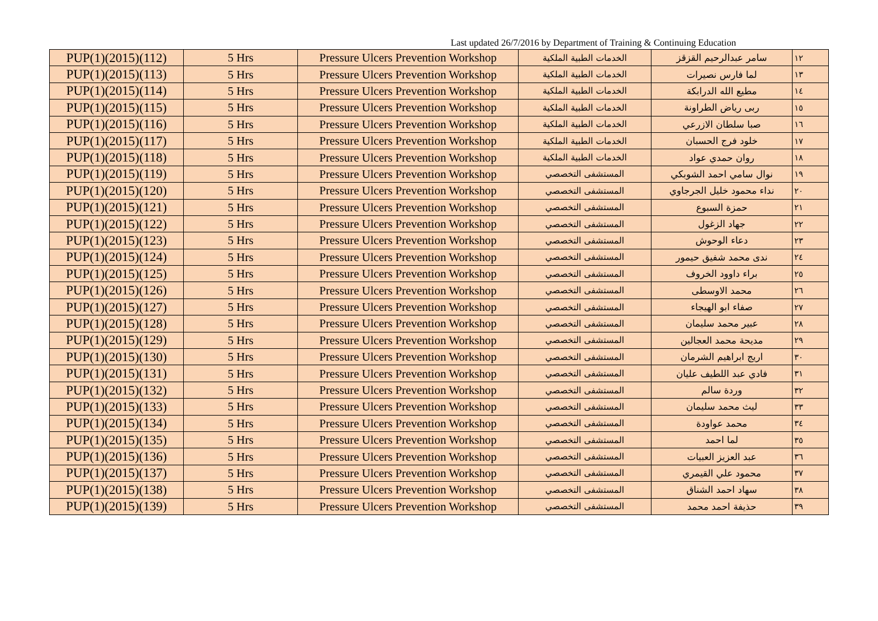Last updated 26/7/2016 by Department of Training & Continuing Education
| PUP(1)(2015)(112) | 5 Hrs | Pressure Ulcers Prevention Workshop | الخدمات الطبية الملكية | سامر عبدالرحيم القزقز | ١٢ |
| PUP(1)(2015)(113) | 5 Hrs | Pressure Ulcers Prevention Workshop | الخدمات الطبية الملكية | لما فارس نصيرات | ١٣ |
| PUP(1)(2015)(114) | 5 Hrs | Pressure Ulcers Prevention Workshop | الخدمات الطبية الملكية | مطيع الله الدرابكة | ١٤ |
| PUP(1)(2015)(115) | 5 Hrs | Pressure Ulcers Prevention Workshop | الخدمات الطبية الملكية | ربى رياض الطراونة | ١٥ |
| PUP(1)(2015)(116) | 5 Hrs | Pressure Ulcers Prevention Workshop | الخدمات الطبية الملكية | صبا سلطان الازرعي | ١٦ |
| PUP(1)(2015)(117) | 5 Hrs | Pressure Ulcers Prevention Workshop | الخدمات الطبية الملكية | خلود فرج الحسبان | ١٧ |
| PUP(1)(2015)(118) | 5 Hrs | Pressure Ulcers Prevention Workshop | الخدمات الطبية الملكية | روان حمدي عواد | ١٨ |
| PUP(1)(2015)(119) | 5 Hrs | Pressure Ulcers Prevention Workshop | المستشفى التخصصي | نوال سامي احمد الشوبكي | ١٩ |
| PUP(1)(2015)(120) | 5 Hrs | Pressure Ulcers Prevention Workshop | المستشفى التخصصي | نداء محمود خليل الجرجاوي | ٢٠ |
| PUP(1)(2015)(121) | 5 Hrs | Pressure Ulcers Prevention Workshop | المستشفى التخصصي | حمزة السبوع | ٢١ |
| PUP(1)(2015)(122) | 5 Hrs | Pressure Ulcers Prevention Workshop | المستشفى التخصصي | جهاد الزغول | ٢٢ |
| PUP(1)(2015)(123) | 5 Hrs | Pressure Ulcers Prevention Workshop | المستشفى التخصصي | دعاء الوحوش | ٢٣ |
| PUP(1)(2015)(124) | 5 Hrs | Pressure Ulcers Prevention Workshop | المستشفى التخصصي | ندى محمد شفيق حيمور | ٢٤ |
| PUP(1)(2015)(125) | 5 Hrs | Pressure Ulcers Prevention Workshop | المستشفى التخصصي | براء داوود الخروف | ٢٥ |
| PUP(1)(2015)(126) | 5 Hrs | Pressure Ulcers Prevention Workshop | المستشفى التخصصي | محمد الاوسطى | ٢٦ |
| PUP(1)(2015)(127) | 5 Hrs | Pressure Ulcers Prevention Workshop | المستشفى التخصصي | صفاء ابو الهيجاء | ٢٧ |
| PUP(1)(2015)(128) | 5 Hrs | Pressure Ulcers Prevention Workshop | المستشفى التخصصي | عبير محمد سليمان | ٢٨ |
| PUP(1)(2015)(129) | 5 Hrs | Pressure Ulcers Prevention Workshop | المستشفى التخصصي | مديحة محمد العجالين | ٢٩ |
| PUP(1)(2015)(130) | 5 Hrs | Pressure Ulcers Prevention Workshop | المستشفى التخصصي | اريج ابراهيم الشرمان | ٣٠ |
| PUP(1)(2015)(131) | 5 Hrs | Pressure Ulcers Prevention Workshop | المستشفى التخصصي | فادي عبد اللطيف عليان | ٣١ |
| PUP(1)(2015)(132) | 5 Hrs | Pressure Ulcers Prevention Workshop | المستشفى التخصصي | وردة سالم | ٣٢ |
| PUP(1)(2015)(133) | 5 Hrs | Pressure Ulcers Prevention Workshop | المستشفى التخصصي | ليث محمد سليمان | ٣٣ |
| PUP(1)(2015)(134) | 5 Hrs | Pressure Ulcers Prevention Workshop | المستشفى التخصصي | محمد عواودة | ٣٤ |
| PUP(1)(2015)(135) | 5 Hrs | Pressure Ulcers Prevention Workshop | المستشفى التخصصي | لما احمد | ٣٥ |
| PUP(1)(2015)(136) | 5 Hrs | Pressure Ulcers Prevention Workshop | المستشفى التخصصي | عبد العزيز العبيات | ٣٦ |
| PUP(1)(2015)(137) | 5 Hrs | Pressure Ulcers Prevention Workshop | المستشفى التخصصي | محمود علي القيمري | ٣٧ |
| PUP(1)(2015)(138) | 5 Hrs | Pressure Ulcers Prevention Workshop | المستشفى التخصصي | سهاد احمد الشناق | ٣٨ |
| PUP(1)(2015)(139) | 5 Hrs | Pressure Ulcers Prevention Workshop | المستشفى التخصصي | حذيفة احمد محمد | ٣٩ |